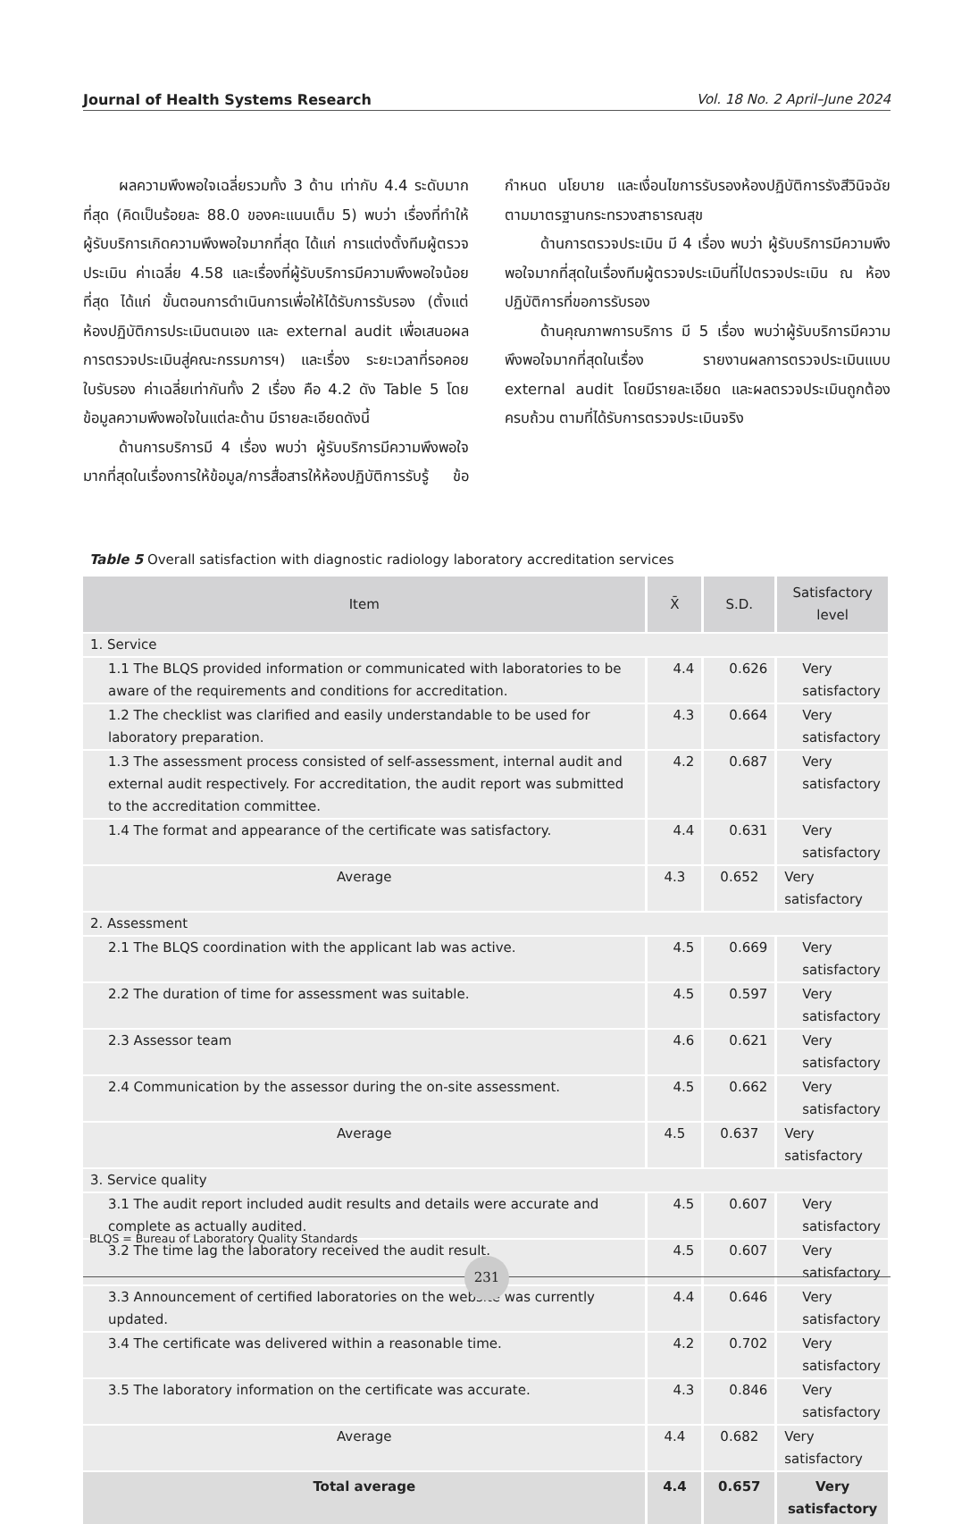Journal of Health Systems Research Vol. 18 No. 2 April–June 2024
ผลความพึงพอใจเฉลี่ยรวมทั้ง 3 ด้าน เท่ากับ 4.4 ระดับมากที่สุด (คิดเป็นร้อยละ 88.0 ของคะแนนเต็ม 5) พบว่า เรื่องที่ทำให้ผู้รับบริการเกิดความพึงพอใจมากที่สุด ได้แก่ การแต่งตั้งทีมผู้ตรวจประเมิน ค่าเฉลี่ย 4.58 และเรื่องที่ผู้รับบริการมีความพึงพอใจน้อยที่สุด ได้แก่ ขั้นตอนการดำเนินการเพื่อให้ได้รับการรับรอง (ตั้งแต่ห้องปฏิบัติการประเมินตนเอง และ external audit เพื่อเสนอผลการตรวจประเมินสู่คณะกรรมการฯ) และเรื่อง ระยะเวลาที่รอคอยใบรับรอง ค่าเฉลี่ยเท่ากันทั้ง 2 เรื่อง คือ 4.2 ดัง Table 5 โดยข้อมูลความพึงพอใจในแต่ละด้าน มีรายละเอียดดังนี้
ด้านการบริการมี 4 เรื่อง พบว่า ผู้รับบริการมีความพึงพอใจมากที่สุดในเรื่องการให้ข้อมูล/การสื่อสารให้ห้องปฏิบัติการรับรู้ ข้อกำหนด นโยบาย และเงื่อนไขการรับรองห้องปฏิบัติการรังสีวินิจฉัย ตามมาตรฐานกระทรวงสาธารณสุข
ด้านการตรวจประเมิน มี 4 เรื่อง พบว่า ผู้รับบริการมีความพึงพอใจมากที่สุดในเรื่องทีมผู้ตรวจประเมินที่ไปตรวจประเมิน ณ ห้องปฏิบัติการที่ขอการรับรอง
ด้านคุณภาพการบริการ มี 5 เรื่อง พบว่าผู้รับบริการมีความพึงพอใจมากที่สุดในเรื่อง รายงานผลการตรวจประเมินแบบ external audit โดยมีรายละเอียด และผลตรวจประเมินถูกต้อง ครบถ้วน ตามที่ได้รับการตรวจประเมินจริง
Table 5 Overall satisfaction with diagnostic radiology laboratory accreditation services
| Item | X̄ | S.D. | Satisfactory level |
| --- | --- | --- | --- |
| 1. Service | | | |
| 1.1 The BLQS provided information or communicated with laboratories to be aware of the requirements and conditions for accreditation. | 4.4 | 0.626 | Very satisfactory |
| 1.2 The checklist was clarified and easily understandable to be used for laboratory preparation. | 4.3 | 0.664 | Very satisfactory |
| 1.3 The assessment process consisted of self-assessment, internal audit and external audit respectively. For accreditation, the audit report was submitted to the accreditation committee. | 4.2 | 0.687 | Very satisfactory |
| 1.4 The format and appearance of the certificate was satisfactory. | 4.4 | 0.631 | Very satisfactory |
| Average | 4.3 | 0.652 | Very satisfactory |
| 2. Assessment | | | |
| 2.1 The BLQS coordination with the applicant lab was active. | 4.5 | 0.669 | Very satisfactory |
| 2.2 The duration of time for assessment was suitable. | 4.5 | 0.597 | Very satisfactory |
| 2.3 Assessor team | 4.6 | 0.621 | Very satisfactory |
| 2.4 Communication by the assessor during the on-site assessment. | 4.5 | 0.662 | Very satisfactory |
| Average | 4.5 | 0.637 | Very satisfactory |
| 3. Service quality | | | |
| 3.1 The audit report included audit results and details were accurate and complete as actually audited. | 4.5 | 0.607 | Very satisfactory |
| 3.2 The time lag the laboratory received the audit result. | 4.5 | 0.607 | Very satisfactory |
| 3.3 Announcement of certified laboratories on the website was currently updated. | 4.4 | 0.646 | Very satisfactory |
| 3.4 The certificate was delivered within a reasonable time. | 4.2 | 0.702 | Very satisfactory |
| 3.5 The laboratory information on the certificate was accurate. | 4.3 | 0.846 | Very satisfactory |
| Average | 4.4 | 0.682 | Very satisfactory |
| Total average | 4.4 | 0.657 | Very satisfactory |
BLQS = Bureau of Laboratory Quality Standards
231